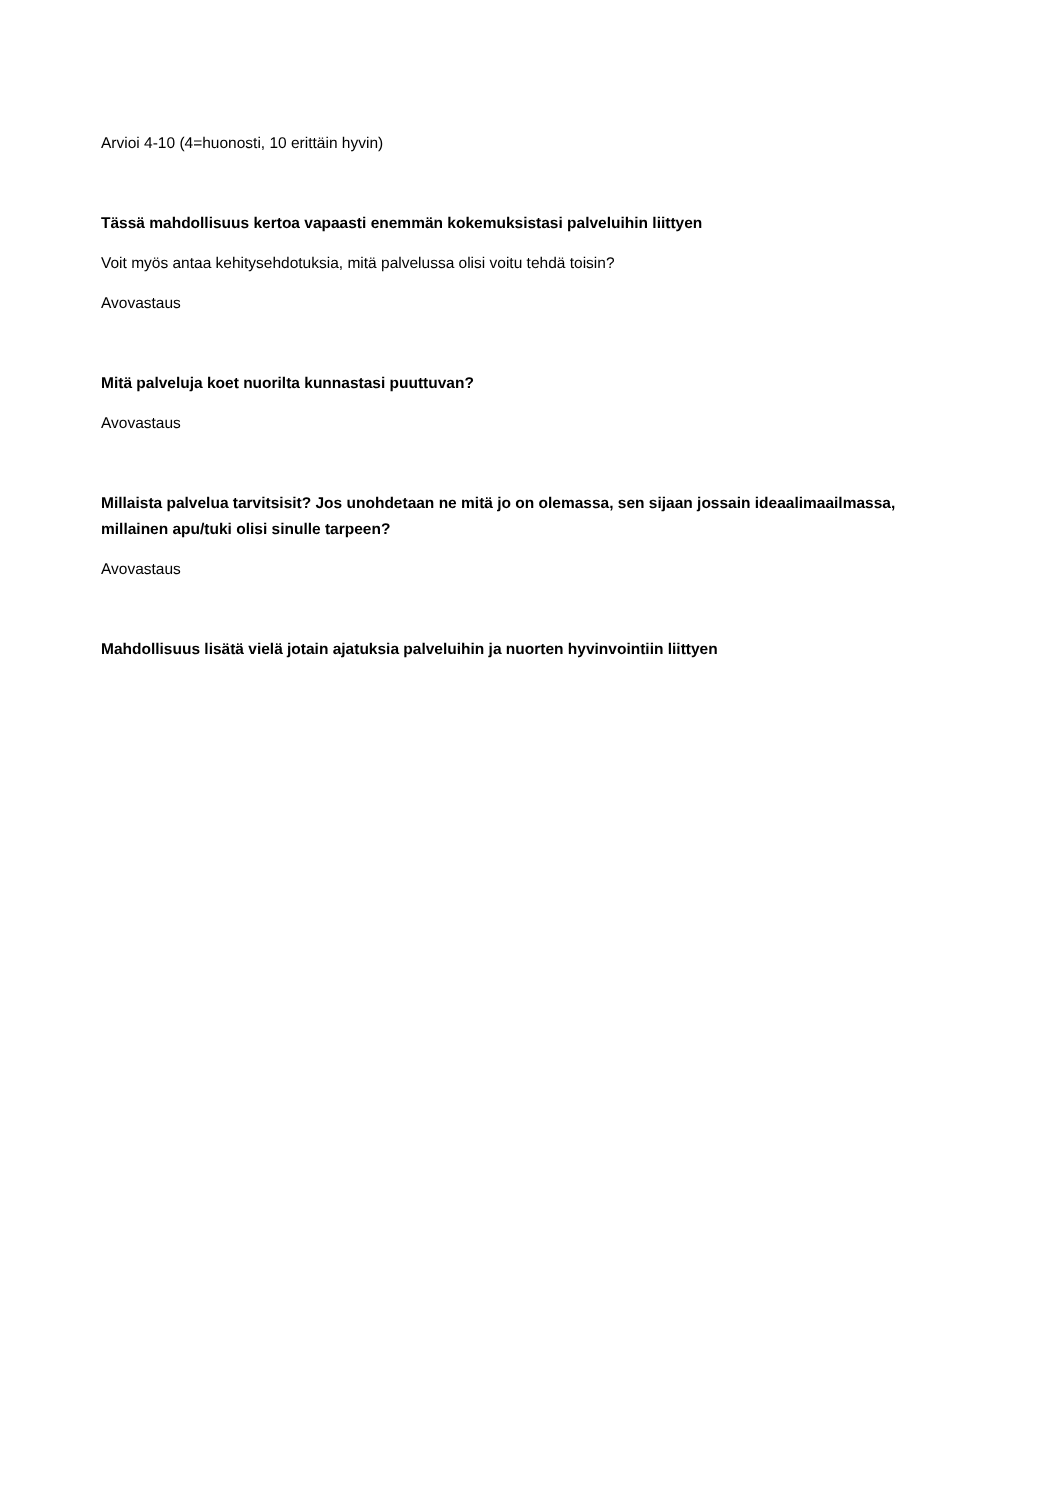Arvioi 4-10 (4=huonosti, 10 erittäin hyvin)
Tässä mahdollisuus kertoa vapaasti enemmän kokemuksistasi palveluihin liittyen
Voit myös antaa kehitysehdotuksia, mitä palvelussa olisi voitu tehdä toisin?
Avovastaus
Mitä palveluja koet nuorilta kunnastasi puuttuvan?
Avovastaus
Millaista palvelua tarvitsisit? Jos unohdetaan ne mitä jo on olemassa, sen sijaan jossain ideaalimaailmassa, millainen apu/tuki olisi sinulle tarpeen?
Avovastaus
Mahdollisuus lisätä vielä jotain ajatuksia palveluihin ja nuorten hyvinvointiin liittyen